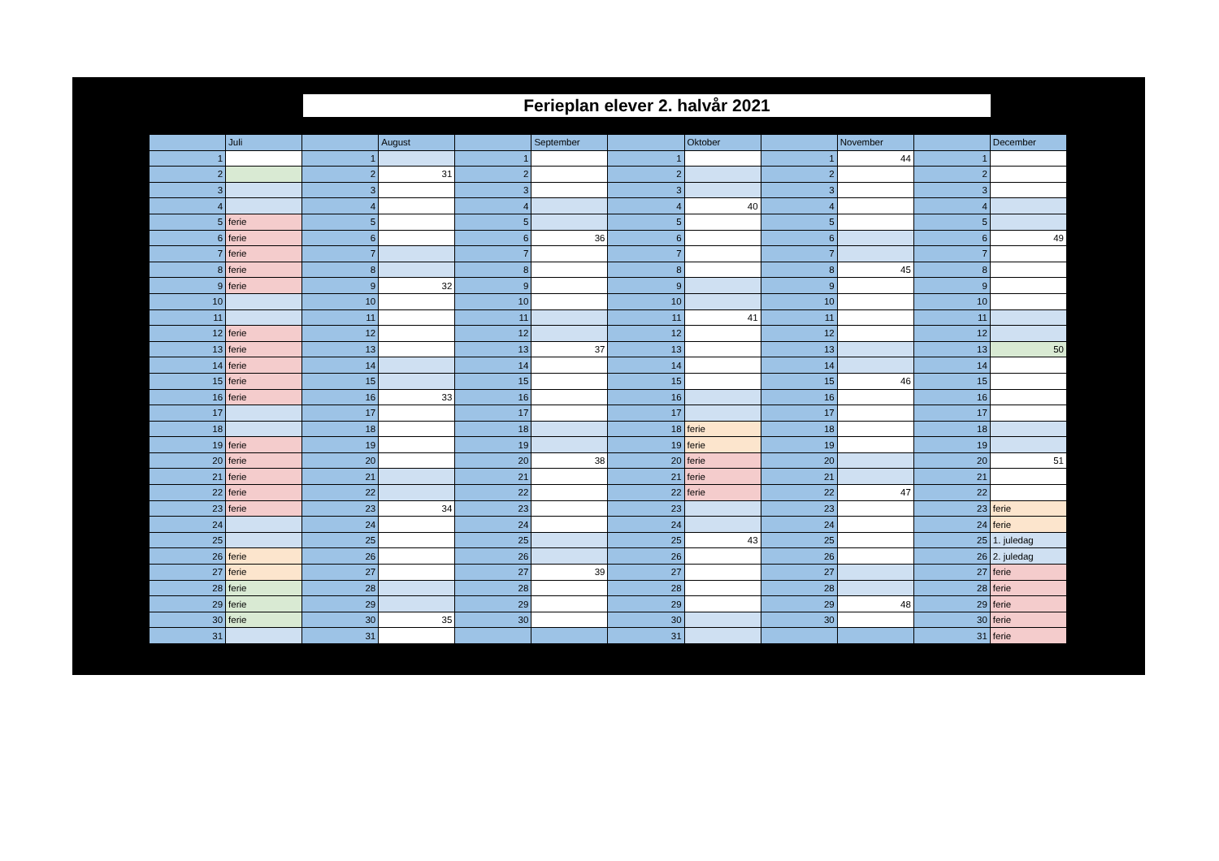Ferieplan elever 2. halvår 2021
| | Juli | | August | | September | | Oktober | | November | | December |
| --- | --- | --- | --- | --- | --- | --- | --- | --- | --- | --- | --- |
| 1 | | 1 | | 1 | | 1 | | 1 | 44 | 1 | |
| 2 | | 2 | 31 | 2 | | 2 | | 2 | | 2 | |
| 3 | | 3 | | 3 | | 3 | | 3 | | 3 | |
| 4 | | 4 | | 4 | | 4 | 40 | 4 | | 4 | |
| 5 | ferie | 5 | | 5 | | 5 | | 5 | | 5 | |
| 6 | ferie | 6 | | 6 | 36 | 6 | | 6 | | 6 | 49 |
| 7 | ferie | 7 | | 7 | | 7 | | 7 | | 7 | |
| 8 | ferie | 8 | | 8 | | 8 | | 8 | 45 | 8 | |
| 9 | ferie | 9 | 32 | 9 | | 9 | | 9 | | 9 | |
| 10 | | 10 | | 10 | | 10 | | 10 | | 10 | |
| 11 | | 11 | | 11 | | 11 | 41 | 11 | | 11 | |
| 12 | ferie | 12 | | 12 | | 12 | | 12 | | 12 | |
| 13 | ferie | 13 | | 13 | 37 | 13 | | 13 | | 13 | 50 |
| 14 | ferie | 14 | | 14 | | 14 | | 14 | | 14 | |
| 15 | ferie | 15 | | 15 | | 15 | | 15 | 46 | 15 | |
| 16 | ferie | 16 | 33 | 16 | | 16 | | 16 | | 16 | |
| 17 | | 17 | | 17 | | 17 | | 17 | | 17 | |
| 18 | | 18 | | 18 | | 18 | ferie | 18 | | 18 | |
| 19 | ferie | 19 | | 19 | | 19 | ferie | 19 | | 19 | |
| 20 | ferie | 20 | | 20 | 38 | 20 | ferie | 20 | | 20 | 51 |
| 21 | ferie | 21 | | 21 | | 21 | ferie | 21 | | 21 | |
| 22 | ferie | 22 | | 22 | | 22 | ferie | 22 | 47 | 22 | |
| 23 | ferie | 23 | 34 | 23 | | 23 | | 23 | | 23 | ferie |
| 24 | | 24 | | 24 | | 24 | | 24 | | 24 | ferie |
| 25 | | 25 | | 25 | | 25 | 43 | 25 | | 25 | 1. juledag |
| 26 | ferie | 26 | | 26 | | 26 | | 26 | | 26 | 2. juledag |
| 27 | ferie | 27 | | 27 | 39 | 27 | | 27 | | 27 | ferie |
| 28 | ferie | 28 | | 28 | | 28 | | 28 | | 28 | ferie |
| 29 | ferie | 29 | | 29 | | 29 | | 29 | 48 | 29 | ferie |
| 30 | ferie | 30 | 35 | 30 | | 30 | | 30 | | 30 | ferie |
| 31 | | 31 | | | | 31 | | | | 31 | ferie |